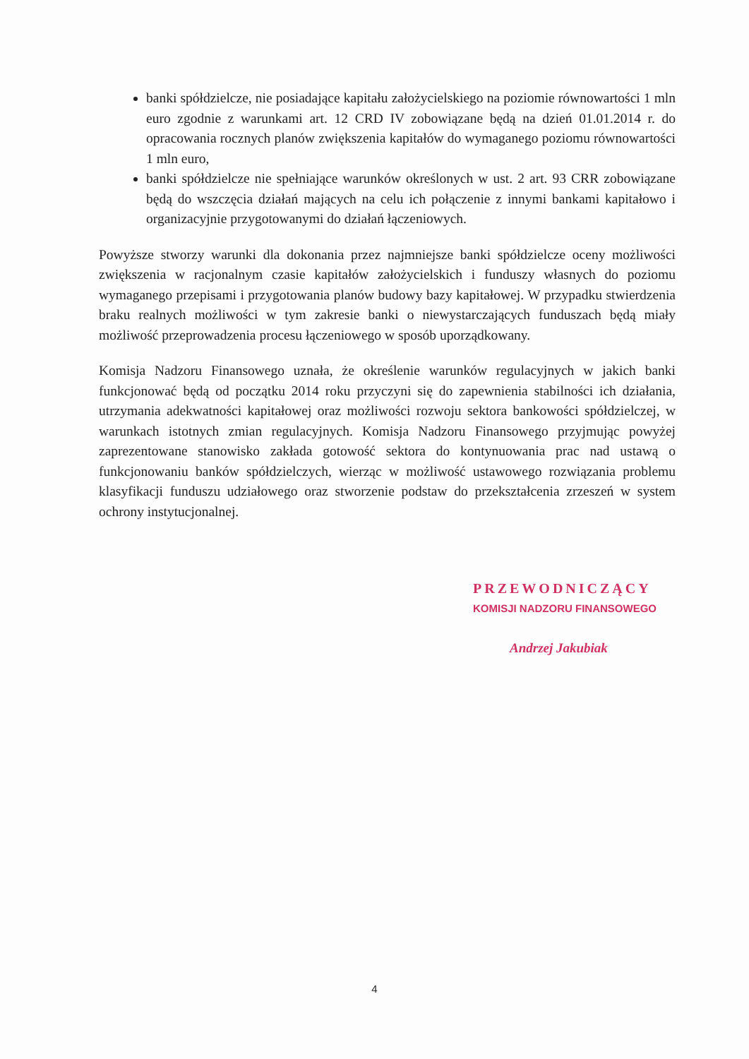banki spółdzielcze, nie posiadające kapitału założycielskiego na poziomie równowartości 1 mln euro zgodnie z warunkami art. 12 CRD IV zobowiązane będą na dzień 01.01.2014 r. do opracowania rocznych planów zwiększenia kapitałów do wymaganego poziomu równowartości 1 mln euro,
banki spółdzielcze nie spełniające warunków określonych w ust. 2 art. 93 CRR zobowiązane będą do wszczęcia działań mających na celu ich połączenie z innymi bankami kapitałowo i organizacyjnie przygotowanymi do działań łączeniowych.
Powyższe stworzy warunki dla dokonania przez najmniejsze banki spółdzielcze oceny możliwości zwiększenia w racjonalnym czasie kapitałów założycielskich i funduszy własnych do poziomu wymaganego przepisami i przygotowania planów budowy bazy kapitałowej. W przypadku stwierdzenia braku realnych możliwości w tym zakresie banki o niewystarczających funduszach będą miały możliwość przeprowadzenia procesu łączeniowego w sposób uporządkowany.
Komisja Nadzoru Finansowego uznała, że określenie warunków regulacyjnych w jakich banki funkcjonować będą od początku 2014 roku przyczyni się do zapewnienia stabilności ich działania, utrzymania adekwatności kapitałowej oraz możliwości rozwoju sektora bankowości spółdzielczej, w warunkach istotnych zmian regulacyjnych. Komisja Nadzoru Finansowego przyjmując powyżej zaprezentowane stanowisko zakłada gotowość sektora do kontynuowania prac nad ustawą o funkcjonowaniu banków spółdzielczych, wierząc w możliwość ustawowego rozwiązania problemu klasyfikacji funduszu udziałowego oraz stworzenie podstaw do przekształcenia zrzeszeń w system ochrony instytucjonalnej.
PRZEWODNICZĄCY
KOMISJI NADZORU FINANSOWEGO
Andrzej Jakubiak
4